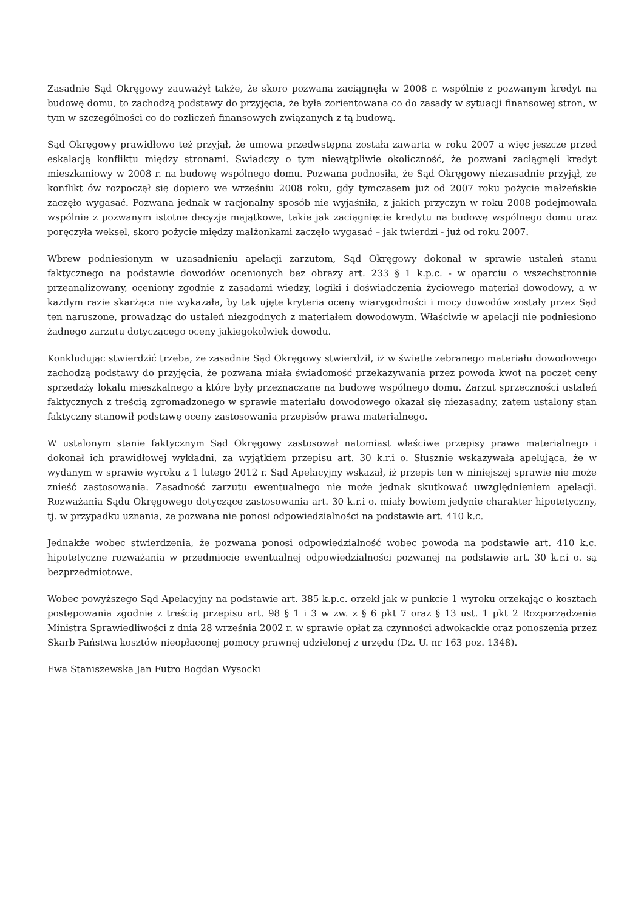Zasadnie Sąd Okręgowy zauważył także, że skoro pozwana zaciągnęła w 2008 r. wspólnie z pozwanym kredyt na budowę domu, to zachodzą podstawy do przyjęcia, że była zorientowana co do zasady w sytuacji finansowej stron, w tym w szczególności co do rozliczeń finansowych związanych z tą budową.
Sąd Okręgowy prawidłowo też przyjął, że umowa przedwstępna została zawarta w roku 2007 a więc jeszcze przed eskalacją konfliktu między stronami. Świadczy o tym niewątpliwie okoliczność, że pozwani zaciągnęli kredyt mieszkaniowy w 2008 r. na budowę wspólnego domu. Pozwana podnosiła, że Sąd Okręgowy niezasadnie przyjął, ze konflikt ów rozpoczął się dopiero we wrześniu 2008 roku, gdy tymczasem już od 2007 roku pożycie małżeńskie zaczęło wygasać. Pozwana jednak w racjonalny sposób nie wyjaśniła, z jakich przyczyn w roku 2008 podejmowała wspólnie z pozwanym istotne decyzje majątkowe, takie jak zaciągnięcie kredytu na budowę wspólnego domu oraz poręczyła weksel, skoro pożycie między małżonkami zaczęło wygasać – jak twierdzi - już od roku 2007.
Wbrew podniesionym w uzasadnieniu apelacji zarzutom, Sąd Okręgowy dokonał w sprawie ustaleń stanu faktycznego na podstawie dowodów ocenionych bez obrazy art. 233 § 1 k.p.c. - w oparciu o wszechstronnie przeanalizowany, oceniony zgodnie z zasadami wiedzy, logiki i doświadczenia życiowego materiał dowodowy, a w każdym razie skarżąca nie wykazała, by tak ujęte kryteria oceny wiarygodności i mocy dowodów zostały przez Sąd ten naruszone, prowadząc do ustaleń niezgodnych z materiałem dowodowym. Właściwie w apelacji nie podniesiono żadnego zarzutu dotyczącego oceny jakiegokolwiek dowodu.
Konkludując stwierdzić trzeba, że zasadnie Sąd Okręgowy stwierdził, iż w świetle zebranego materiału dowodowego zachodzą podstawy do przyjęcia, że pozwana miała świadomość przekazywania przez powoda kwot na poczet ceny sprzedaży lokalu mieszkalnego a które były przeznaczane na budowę wspólnego domu. Zarzut sprzeczności ustaleń faktycznych z treścią zgromadzonego w sprawie materiału dowodowego okazał się niezasadny, zatem ustalony stan faktyczny stanowił podstawę oceny zastosowania przepisów prawa materialnego.
W ustalonym stanie faktycznym Sąd Okręgowy zastosował natomiast właściwe przepisy prawa materialnego i dokonał ich prawidłowej wykładni, za wyjątkiem przepisu art. 30 k.r.i o. Słusznie wskazywała apelująca, że w wydanym w sprawie wyroku z 1 lutego 2012 r. Sąd Apelacyjny wskazał, iż przepis ten w niniejszej sprawie nie może znieść zastosowania. Zasadność zarzutu ewentualnego nie może jednak skutkować uwzględnieniem apelacji. Rozważania Sądu Okręgowego dotyczące zastosowania art. 30 k.r.i o. miały bowiem jedynie charakter hipotetyczny, tj. w przypadku uznania, że pozwana nie ponosi odpowiedzialności na podstawie art. 410 k.c.
Jednakże wobec stwierdzenia, że pozwana ponosi odpowiedzialność wobec powoda na podstawie art. 410 k.c. hipotetyczne rozważania w przedmiocie ewentualnej odpowiedzialności pozwanej na podstawie art. 30 k.r.i o. są bezprzedmiotowe.
Wobec powyższego Sąd Apelacyjny na podstawie art. 385 k.p.c. orzekł jak w punkcie 1 wyroku orzekając o kosztach postępowania zgodnie z treścią przepisu art. 98 § 1 i 3 w zw. z § 6 pkt 7 oraz § 13 ust. 1 pkt 2 Rozporządzenia Ministra Sprawiedliwości z dnia 28 września 2002 r. w sprawie opłat za czynności adwokackie oraz ponoszenia przez Skarb Państwa kosztów nieopłaconej pomocy prawnej udzielonej z urzędu (Dz. U. nr 163 poz. 1348).
Ewa Staniszewska Jan Futro Bogdan Wysocki